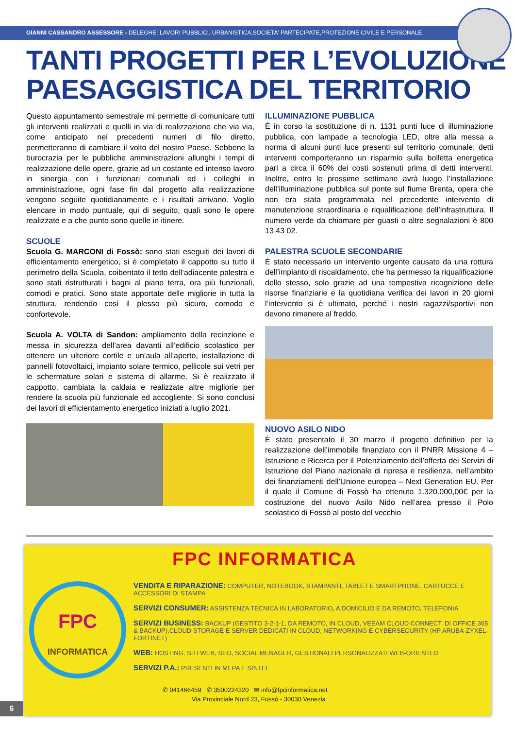GIANNI CASSANDRO ASSESSORE - DELEGHE: LAVORI PUBBLICI, URBANISTICA,SOCIETA' PARTECIPATE,PROTEZIONE CIVILE E PERSONALE.
TANTI PROGETTI PER L’EVOLUZIONE
PAESAGGISTICA DEL TERRITORIO
Questo appuntamento semestrale mi permette di comunicare tutti gli interventi realizzati e quelli in via di realizzazione che via via, come anticipato nei precedenti numeri di filo diretto, permetteranno di cambiare il volto del nostro Paese. Sebbene la burocrazia per le pubbliche amministrazioni allunghi i tempi di realizzazione delle opere, grazie ad un costante ed intenso lavoro in sinergia con i funzionari comunali ed i colleghi in amministrazione, ogni fase fin dal progetto alla realizzazione vengono seguite quotidianamente e i risultati arrivano. Voglio elencare in modo puntuale, qui di seguito, quali sono le opere realizzate e a che punto sono quelle in itinere.
SCUOLE
Scuola G. MARCONI di Fossò: sono stati eseguiti dei lavori di efficientamento energetico, si è completato il cappotto su tutto il perimetro della Scuola, coibentato il tetto dell’adiacente palestra e sono stati ristrutturati i bagni al piano terra, ora più funzionali, comodi e pratici. Sono state apportate delle migliorie in tutta la struttura, rendendo così il plesso più sicuro, comodo e confortevole.
Scuola A. VOLTA di Sandon: ampliamento della recinzione e messa in sicurezza dell’area davanti all’edificio scolastico per ottenere un ulteriore cortile e un’aula all’aperto, installazione di pannelli fotovoltaici, impianto solare termico, pellicole sui vetri per le schermature solari e sistema di allarme. Si è realizzato il cappotto, cambiata la caldaia e realizzate altre migliorie per rendere la scuola più funzionale ed accogliente. Si sono conclusi dei lavori di efficientamento energetico iniziati a luglio 2021.
ILLUMINAZIONE PUBBLICA
È in corso la sostituzione di n. 1131 punti luce di illuminazione pubblica, con lampade a tecnologia LED, oltre alla messa a norma di alcuni punti luce presenti sul territorio comunale; detti interventi comporteranno un risparmio sulla bolletta energetica pari a circa il 60% dei costi sostenuti prima di detti interventi. Inoltre, entro le prossime settimane avrà luogo l’installazione dell’illuminazione pubblica sul ponte sul fiume Brenta, opera che non era stata programmata nel precedente intervento di manutenzione straordinaria e riqualificazione dell’infrastruttura. Il numero verde da chiamare per guasti o altre segnalazioni è 800 13 43 02.
PALESTRA SCUOLE SECONDARIE
È stato necessario un intervento urgente causato da una rottura dell’impianto di riscaldamento, che ha permesso la riqualificazione dello stesso, solo grazie ad una tempestiva ricognizione delle risorse finanziarie e la quotidiana verifica dei lavori in 20 giorni l’intervento si è ultimato, perché i nostri ragazzi/sportivi non devono rimanere al freddo.
NUOVO ASILO NIDO
È stato presentato il 30 marzo il progetto definitivo per la realizzazione dell’immobile finanziato con il PNRR Missione 4 – Istruzione e Ricerca per il Potenziamento dell’offerta dei Servizi di Istruzione del Piano nazionale di ripresa e resilienza, nell’ambito dei finanziamenti dell’Unione europea – Next Generation EU. Per il quale il Comune di Fossò ha ottenuto 1.320.000,00€ per la costruzione del nuovo Asilo Nido nell’area presso il Polo scolastico di Fossò al posto del vecchio
FPC
INFORMATICA
FPC INFORMATICA
VENDITA E RIPARAZIONE: COMPUTER, NOTEBOOK, STAMPANTI, TABLET E SMARTPHONE, CARTUCCE E ACCESSORI DI STAMPA
SERVIZI CONSUMER: ASSISTENZA TECNICA IN LABORATORIO, A DOMICILIO E DA REMOTO, TELEFONIA
SERVIZI BUSINESS: BACKUP (GESTITO 3-2-1-1, DA REMOTO, IN CLOUD, VEEAM CLOUD CONNECT, DI OFFICE 365 & BACKUP),CLOUD STORAGE E SERVER DEDICATI IN CLOUD, NETWORKING E CYBERSECURITY (HP ARUBA-ZYXEL-FORTINET)
WEB: HOSTING, SITI WEB, SEO, SOCIAL MENAGER, GESTIONALI PERSONALIZZATI WEB-ORIENTED
SERVIZI P.A.: PRESENTI IN MEPA E SINTEL
✆ 041466459 ✆ 3500224320 ✉ info@fpcinformatica.net
Via Provinciale Nord 23, Fossò - 30030 Venezia
6